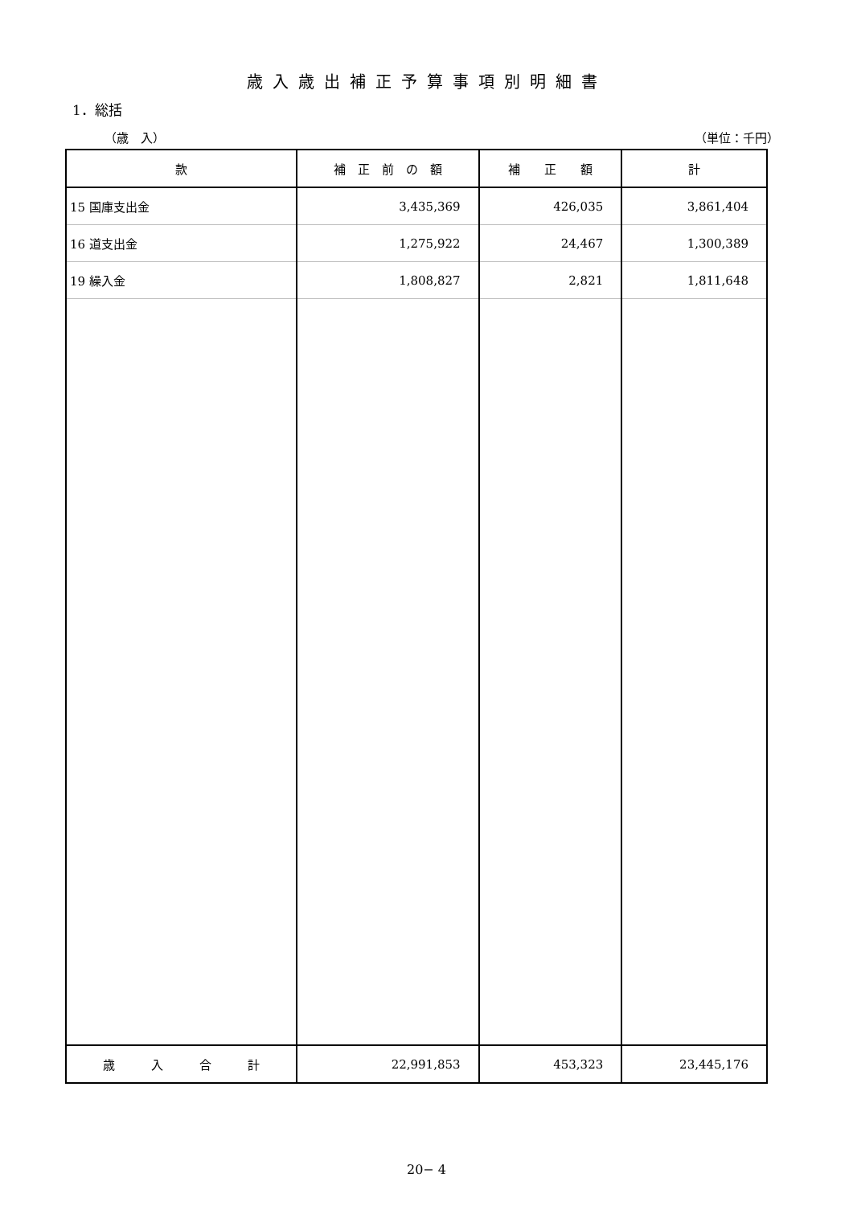歳入歳出補正予算事項別明細書
1．総括
（歳　入） （単位：千円）
| 款 | 補 正 前 の 額 | 補 正 額 | 計 |
| --- | --- | --- | --- |
| 15 国庫支出金 | 3,435,369 | 426,035 | 3,861,404 |
| 16 道支出金 | 1,275,922 | 24,467 | 1,300,389 |
| 19 繰入金 | 1,808,827 | 2,821 | 1,811,648 |
| 歳 入 合 計 | 22,991,853 | 453,323 | 23,445,176 |
20− 4